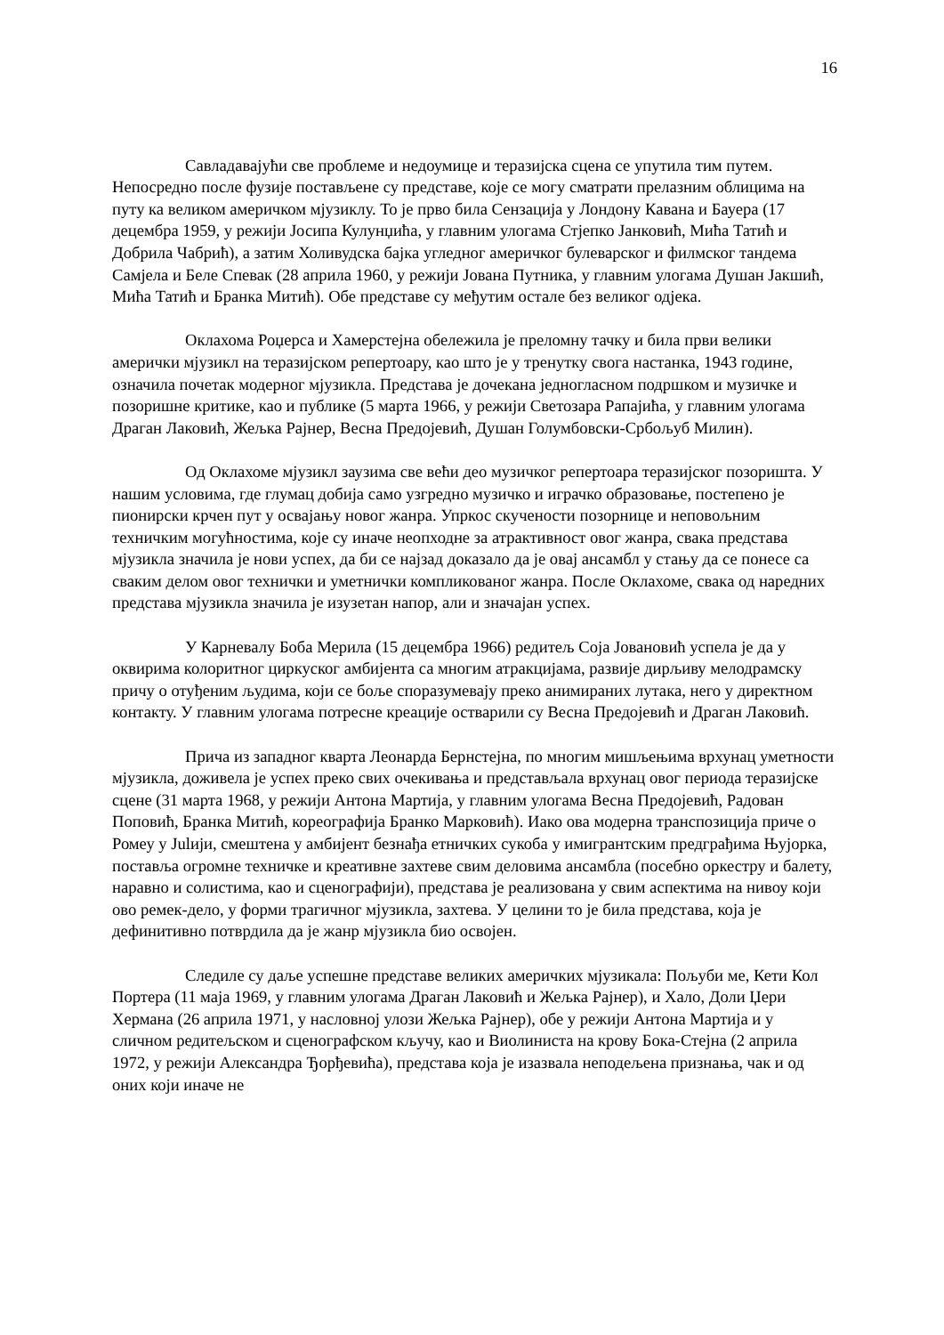16
Савладавајући све проблеме и недоумице и теразијска сцена се упутила тим путем. Непосредно после фузије постављене су представе, које се могу сматрати прелазним облицима на путу ка великом америчком мјузиклу. То је прво била Сензација у Лондону Кавана и Бауера (17 децембра 1959, у режији Јосипа Кулунџића, у главним улогама Стјепко Јанковић, Мића Татић и Добрила Чабрић), а затим Холивудска бајка угледног америчког булеварског и филмског тандема Самјела и Беле Спевак (28 априла 1960, у режији Јована Путника, у главним улогама Душан Јакшић, Мића Татић и Бранка Митић). Обе представе су међутим остале без великог одјека.
Оклахома Роџерса и Хамерстејна обележила је преломну тачку и била први велики амерички мјузикл на теразијском репертоару, као што је у тренутку свога настанка, 1943 године, означила почетак модерног мјузикла. Представа је дочекана једногласном подршком и музичке и позоришне критике, као и публике (5 марта 1966, у режији Светозара Рапајића, у главним улогама Драган Лаковић, Жељка Рајнер, Весна Предојевић, Душан Голумбовски-Србољуб Милин).
Од Оклахоме мјузикл заузима све већи део музичког репертоара теразијског позоришта. У нашим условима, где глумац добија само узгредно музичко и играчко образовање, постепено је пионирски крчен пут у освајању новог жанра. Упркос скучености позорнице и неповољним техничким могућностима, које су иначе неопходне за атрактивност овог жанра, свака представа мјузикла значила је нови успех, да би се најзад доказало да је овај ансамбл у стању да се понесе са сваким делом овог технички и уметнички компликованог жанра. После Оклахоме, свака од наредних представа мјузикла значила је изузетан напор, али и значајан успех.
У Карневалу Боба Мерила (15 децембра 1966) редитељ Соја Јовановић успела је да у оквирима колоритног циркуског амбијента са многим атракцијама, развије дирљиву мелодрамску причу о отуђеним људима, који се боље споразумевају преко анимираних лутака, него у директном контакту. У главним улогама потресне креације остварили су Весна Предојевић и Драган Лаковић.
Прича из западног кварта Леонарда Бернстејна, по многим мишљењима врхунац уметности мјузикла, доживела је успех преко свих очекивања и представљала врхунац овог периода теразијске сцене (31 марта 1968, у режији Антона Мартија, у главним улогама Весна Предојевић, Радован Поповић, Бранка Митић, кореографија Бранко Марковић). Иако ова модерна транспозиција приче о Ромеу у Julији, смештена у амбијент безнађа етничких сукоба у имигрантским предграђима Њујорка, поставља огромне техничке и креативне захтеве свим деловима ансамбла (посебно оркестру и балету, наравно и солистима, као и сценографији), представа је реализована у свим аспектима на нивоу који ово ремек-дело, у форми трагичног мјузикла, захтева. У целини то је била представа, која је дефинитивно потврдила да је жанр мјузикла био освојен.
Следиле су даље успешне представе великих америчких мјузикала: Пољуби ме, Кети Кол Портера (11 маја 1969, у главним улогама Драган Лаковић и Жељка Рајнер), и Хало, Доли Џери Хермана (26 априла 1971, у насловној улози Жељка Рајнер), обе у режији Антона Мартија и у сличном редитељском и сценографском кључу, као и Виолиниста на крову Бока-Стејна (2 априла 1972, у режији Александра Ђорђевића), представа која је изазвала неподељена признања, чак и од оних који иначе не